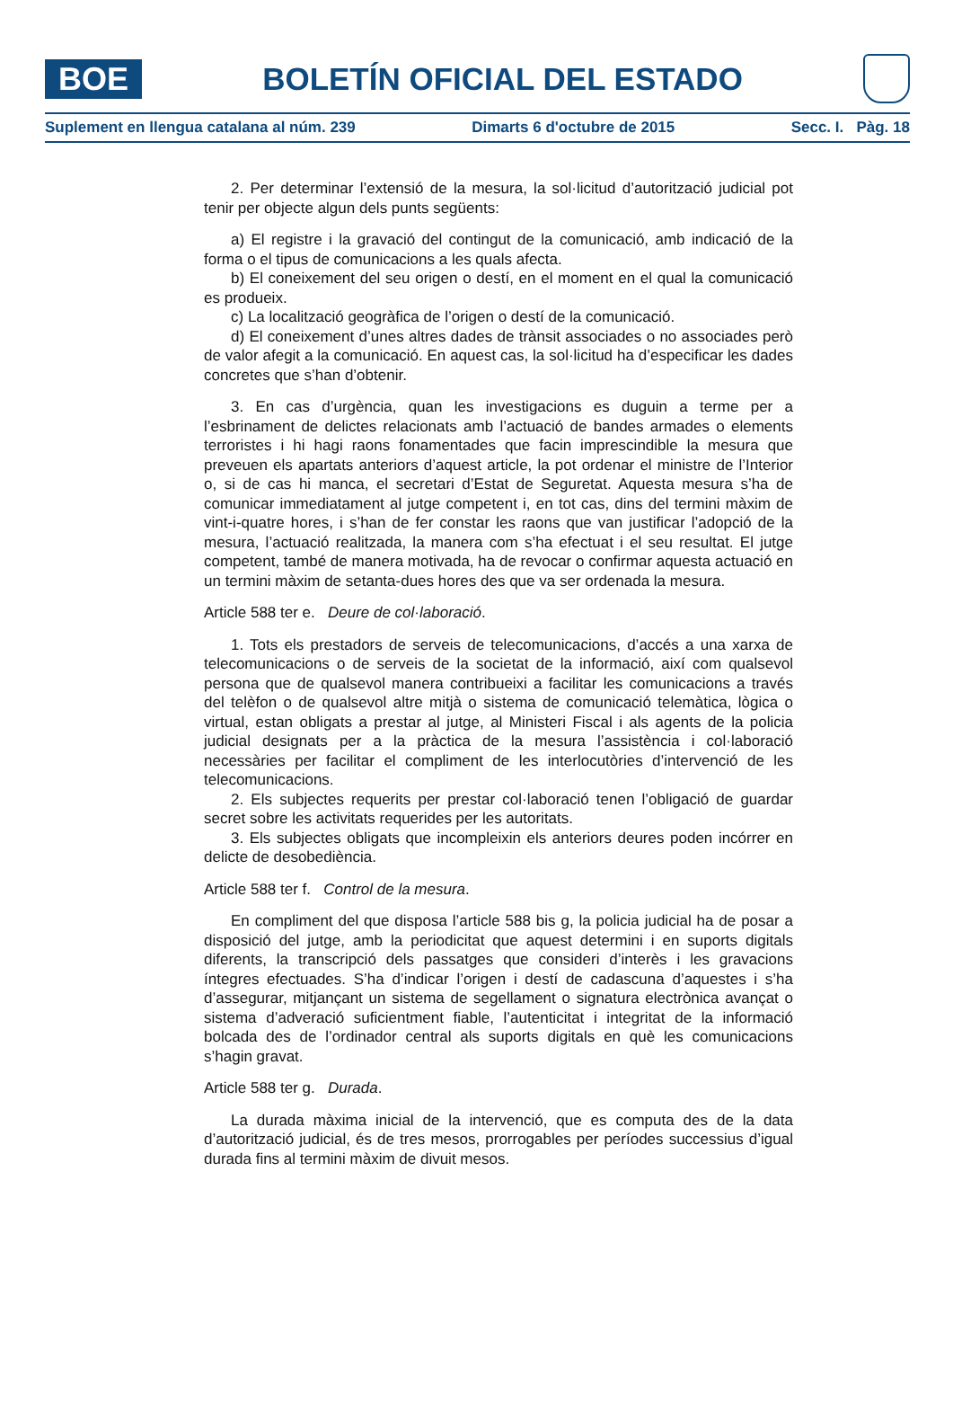BOE
BOLETÍN OFICIAL DEL ESTADO
Suplement en llengua catalana al núm. 239 Dimarts 6 d'octubre de 2015 Secc. I. Pàg. 18
2. Per determinar l’extensió de la mesura, la sol·licitud d’autorització judicial pot tenir per objecte algun dels punts següents:
a) El registre i la gravació del contingut de la comunicació, amb indicació de la forma o el tipus de comunicacions a les quals afecta.
b) El coneixement del seu origen o destí, en el moment en el qual la comunicació es produeix.
c) La localització geogràfica de l’origen o destí de la comunicació.
d) El coneixement d’unes altres dades de trànsit associades o no associades però de valor afegit a la comunicació. En aquest cas, la sol·licitud ha d’especificar les dades concretes que s’han d’obtenir.
3. En cas d’urgència, quan les investigacions es duguin a terme per a l’esbrinament de delictes relacionats amb l’actuació de bandes armades o elements terroristes i hi hagi raons fonamentades que facin imprescindible la mesura que preveuen els apartats anteriors d’aquest article, la pot ordenar el ministre de l’Interior o, si de cas hi manca, el secretari d’Estat de Seguretat. Aquesta mesura s’ha de comunicar immediatament al jutge competent i, en tot cas, dins del termini màxim de vint-i-quatre hores, i s’han de fer constar les raons que van justificar l’adopció de la mesura, l’actuació realitzada, la manera com s’ha efectuat i el seu resultat. El jutge competent, també de manera motivada, ha de revocar o confirmar aquesta actuació en un termini màxim de setanta-dues hores des que va ser ordenada la mesura.
Article 588 ter e. Deure de col·laboració.
1. Tots els prestadors de serveis de telecomunicacions, d’accés a una xarxa de telecomunicacions o de serveis de la societat de la informació, així com qualsevol persona que de qualsevol manera contribueixi a facilitar les comunicacions a través del telèfon o de qualsevol altre mitjà o sistema de comunicació telemàtica, lògica o virtual, estan obligats a prestar al jutge, al Ministeri Fiscal i als agents de la policia judicial designats per a la pràctica de la mesura l’assistència i col·laboració necessàries per facilitar el compliment de les interlocutòries d’intervenció de les telecomunicacions.
2. Els subjectes requerits per prestar col·laboració tenen l’obligació de guardar secret sobre les activitats requerides per les autoritats.
3. Els subjectes obligats que incompleixin els anteriors deures poden incórrer en delicte de desobediència.
Article 588 ter f. Control de la mesura.
En compliment del que disposa l’article 588 bis g, la policia judicial ha de posar a disposició del jutge, amb la periodicitat que aquest determini i en suports digitals diferents, la transcripció dels passatges que consideri d’interès i les gravacions íntegres efectuades. S’ha d’indicar l’origen i destí de cadascuna d’aquestes i s’ha d’assegurar, mitjançant un sistema de segellament o signatura electrònica avançat o sistema d’adveració suficientment fiable, l’autenticitat i integritat de la informació bolcada des de l’ordinador central als suports digitals en què les comunicacions s’hagin gravat.
Article 588 ter g. Durada.
La durada màxima inicial de la intervenció, que es computa des de la data d’autorització judicial, és de tres mesos, prorrogables per períodes successius d’igual durada fins al termini màxim de divuit mesos.